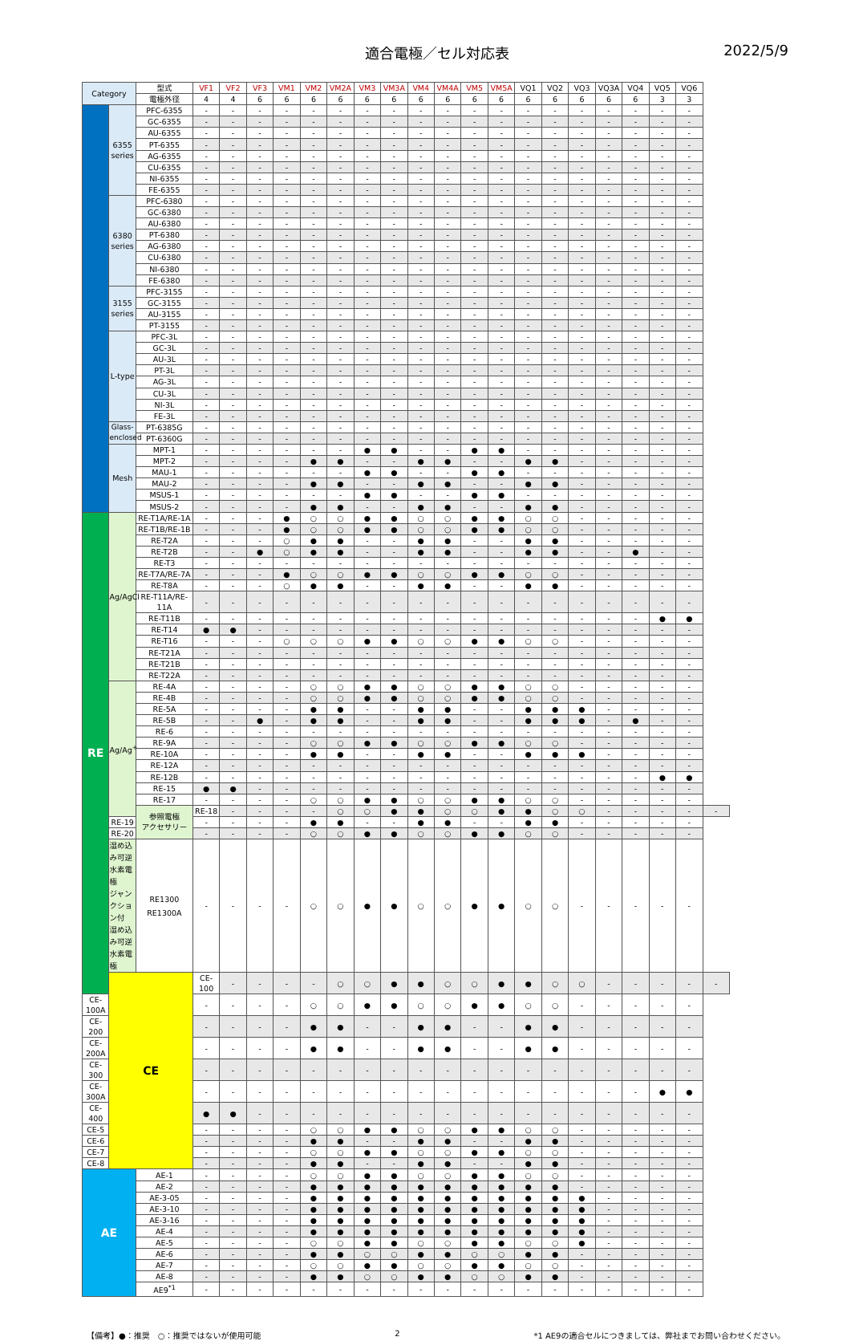適合電極／セル対応表 2022/5/9
| Category | | 型式 | VF1 | VF2 | VF3 | VM1 | VM2 | VM2A | VM3 | VM3A | VM4 | VM4A | VM5 | VM5A | VQ1 | VQ2 | VQ3 | VQ3A | VQ4 | VQ5 | VQ6 | |
| --- | --- | --- | --- | --- | --- | --- | --- | --- | --- | --- | --- | --- | --- | --- | --- | --- | --- | --- | --- | --- | --- | --- |
| | | 電極外径 | 4 | 4 | 6 | 6 | 6 | 6 | 6 | 6 | 6 | 6 | 6 | 6 | 6 | 6 | 6 | 6 | 6 | 3 | 3 | |
| | 6355 series | PFC-6355 | - | - | - | - | - | - | - | - | - | - | - | - | - | - | - | - | - | - | - | |
| | | GC-6355 | - | - | - | - | - | - | - | - | - | - | - | - | - | - | - | - | - | - | - | |
| | | AU-6355 | - | - | - | - | - | - | - | - | - | - | - | - | - | - | - | - | - | - | - | |
| | | PT-6355 | - | - | - | - | - | - | - | - | - | - | - | - | - | - | - | - | - | - | - | |
| | | AG-6355 | - | - | - | - | - | - | - | - | - | - | - | - | - | - | - | - | - | - | - | |
| | | CU-6355 | - | - | - | - | - | - | - | - | - | - | - | - | - | - | - | - | - | - | - | |
| | | NI-6355 | - | - | - | - | - | - | - | - | - | - | - | - | - | - | - | - | - | - | - | |
| | | FE-6355 | - | - | - | - | - | - | - | - | - | - | - | - | - | - | - | - | - | - | - | |
| | 6380 series | PFC-6380 | - | - | - | - | - | - | - | - | - | - | - | - | - | - | - | - | - | - | - | |
| | | GC-6380 | - | - | - | - | - | - | - | - | - | - | - | - | - | - | - | - | - | - | - | |
| | | AU-6380 | - | - | - | - | - | - | - | - | - | - | - | - | - | - | - | - | - | - | - | |
| | | PT-6380 | - | - | - | - | - | - | - | - | - | - | - | - | - | - | - | - | - | - | - | |
| | | AG-6380 | - | - | - | - | - | - | - | - | - | - | - | - | - | - | - | - | - | - | - | |
| | | CU-6380 | - | - | - | - | - | - | - | - | - | - | - | - | - | - | - | - | - | - | - | |
| | | NI-6380 | - | - | - | - | - | - | - | - | - | - | - | - | - | - | - | - | - | - | - | |
| | | FE-6380 | - | - | - | - | - | - | - | - | - | - | - | - | - | - | - | - | - | - | - | |
| | 3155 series | PFC-3155 | - | - | - | - | - | - | - | - | - | - | - | - | - | - | - | - | - | - | - | |
| | | GC-3155 | - | - | - | - | - | - | - | - | - | - | - | - | - | - | - | - | - | - | - | |
| | | AU-3155 | - | - | - | - | - | - | - | - | - | - | - | - | - | - | - | - | - | - | - | |
| | | PT-3155 | - | - | - | - | - | - | - | - | - | - | - | - | - | - | - | - | - | - | - | |
| | L-type | PFC-3L | - | - | - | - | - | - | - | - | - | - | - | - | - | - | - | - | - | - | - | |
| | | GC-3L | - | - | - | - | - | - | - | - | - | - | - | - | - | - | - | - | - | - | - | |
| | | AU-3L | - | - | - | - | - | - | - | - | - | - | - | - | - | - | - | - | - | - | - | |
| | | PT-3L | - | - | - | - | - | - | - | - | - | - | - | - | - | - | - | - | - | - | - | |
| | | AG-3L | - | - | - | - | - | - | - | - | - | - | - | - | - | - | - | - | - | - | - | |
| | | CU-3L | - | - | - | - | - | - | - | - | - | - | - | - | - | - | - | - | - | - | - | |
| | | NI-3L | - | - | - | - | - | - | - | - | - | - | - | - | - | - | - | - | - | - | - | |
| | | FE-3L | - | - | - | - | - | - | - | - | - | - | - | - | - | - | - | - | - | - | - | |
| | Glass-enclosed | PT-6385G | - | - | - | - | - | - | - | - | - | - | - | - | - | - | - | - | - | - | - | |
| | | PT-6360G | - | - | - | - | - | - | - | - | - | - | - | - | - | - | - | - | - | - | - | |
| | Mesh | MPT-1 | - | - | - | - | - | - | ● | ● | - | - | ● | ● | - | - | - | - | - | - | - | |
| | | MPT-2 | - | - | - | - | ● | ● | - | - | ● | ● | - | - | ● | ● | - | - | - | - | - | |
| | | MAU-1 | - | - | - | - | - | - | ● | ● | - | - | ● | ● | - | - | - | - | - | - | - | |
| | | MAU-2 | - | - | - | - | ● | ● | - | - | ● | ● | - | - | ● | ● | - | - | - | - | - | |
| | | MSUS-1 | - | - | - | - | - | - | ● | ● | - | - | ● | ● | - | - | - | - | - | - | - | |
| | | MSUS-2 | - | - | - | - | ● | ● | - | - | ● | ● | - | - | ● | ● | - | - | - | - | - | |
| RE | Ag/AgCl | RE-T1A/RE-1A | - | - | - | ● | ○ | ○ | ● | ● | ○ | ○ | ● | ● | ○ | ○ | - | - | - | - | - | |
| | | RE-T1B/RE-1B | - | - | - | ● | ○ | ○ | ● | ● | ○ | ○ | ● | ● | ○ | ○ | - | - | - | - | - | |
| | | RE-T2A | - | - | - | ○ | ● | ● | - | - | ● | ● | - | - | ● | ● | - | - | - | - | - | |
| | | RE-T2B | - | - | ● | ○ | ● | ● | - | - | ● | ● | - | - | ● | ● | - | - | ● | - | - | |
| | | RE-T3 | - | - | - | - | - | - | - | - | - | - | - | - | - | - | - | - | - | - | - | |
| | | RE-T7A/RE-7A | - | - | - | ● | ○ | ○ | ● | ● | ○ | ○ | ● | ● | ○ | ○ | - | - | - | - | - | |
| | | RE-T8A | - | - | - | ○ | ● | ● | - | - | ● | ● | - | - | ● | ● | - | - | - | - | - | |
| | | RE-T11A/RE-11A | - | - | - | - | - | - | - | - | - | - | - | - | - | - | - | - | - | - | - | |
| | | RE-T11B | - | - | - | - | - | - | - | - | - | - | - | - | - | - | - | - | - | ● | ● | |
| | | RE-T14 | ● | ● | - | - | - | - | - | - | - | - | - | - | - | - | - | - | - | - | - | |
| | | RE-T16 | - | - | - | ○ | ○ | ○ | ● | ● | ○ | ○ | ● | ● | ○ | ○ | - | - | - | - | - | |
| | | RE-T21A | - | - | - | - | - | - | - | - | - | - | - | - | - | - | - | - | - | - | - | |
| | | RE-T21B | - | - | - | - | - | - | - | - | - | - | - | - | - | - | - | - | - | - | - | |
| | | RE-T22A | - | - | - | - | - | - | - | - | - | - | - | - | - | - | - | - | - | - | - | |
| | Ag/Ag<sup>+</sup> | RE-4A | - | - | - | - | ○ | ○ | ● | ● | ○ | ○ | ● | ● | ○ | ○ | - | - | - | - | - | |
| | | RE-4B | - | - | - | - | ○ | ○ | ● | ● | ○ | ○ | ● | ● | ○ | ○ | - | - | - | - | - | |
| | | RE-5A | - | - | - | - | ● | ● | - | - | ● | ● | - | - | ● | ● | ● | - | - | - | - | |
| | | RE-5B | - | - | ● | - | ● | ● | - | - | ● | ● | - | - | ● | ● | ● | - | ● | - | - | |
| | | RE-6 | - | - | - | - | - | - | - | - | - | - | - | - | - | - | - | - | - | - | - | |
| | | RE-9A | - | - | - | - | ○ | ○ | ● | ● | ○ | ○ | ● | ● | ○ | ○ | - | - | - | - | - | |
| | | RE-10A | - | - | - | - | ● | ● | - | - | ● | ● | - | - | ● | ● | ● | - | - | - | - | |
| | | RE-12A | - | - | - | - | - | - | - | - | - | - | - | - | - | - | - | - | - | - | - | |
| | | RE-12B | - | - | - | - | - | - | - | - | - | - | - | - | - | - | - | - | - | ● | ● | |
| | | RE-15 | ● | ● | - | - | - | - | - | - | - | - | - | - | - | - | - | - | - | - | - | |
| | | RE-17 | - | - | - | - | ○ | ○ | ● | ● | ○ | ○ | ● | ● | ○ | ○ | - | - | - | - | - | |
| | | 参照電極 アクセサリー | RE-18 | - | - | - | - | ○ | ○ | ● | ● | ○ | ○ | ● | ● | ○ | ○ | - | - | - | - | - |
| | RE-19 | | - | - | - | - | ● | ● | - | - | ● | ● | - | - | ● | ● | - | - | - | - | - | |
| | RE-20 | | - | - | - | - | ○ | ○ | ● | ● | ○ | ○ | ● | ● | ○ | ○ | - | - | - | - | - | |
| | 湿め込み可逆水素電極 ジャンクション付 湿め込み可逆水素電極 | RE1300 RE1300A | - | - | - | - | ○ | ○ | ● | ● | ○ | ○ | ● | ● | ○ | ○ | - | - | - | - | - | |
| | CE | | CE-100 | - | - | - | - | ○ | ○ | ● | ● | ○ | ○ | ● | ● | ○ | ○ | - | - | - | - | - |
| CE-100A | | | - | - | - | - | ○ | ○ | ● | ● | ○ | ○ | ● | ● | ○ | ○ | - | - | - | - | - | |
| CE-200 | | | - | - | - | - | ● | ● | - | - | ● | ● | - | - | ● | ● | - | - | - | - | - | |
| CE-200A | | | - | - | - | - | ● | ● | - | - | ● | ● | - | - | ● | ● | - | - | - | - | - | |
| CE-300 | | | - | - | - | - | - | - | - | - | - | - | - | - | - | - | - | - | - | - | - | |
| CE-300A | | | - | - | - | - | - | - | - | - | - | - | - | - | - | - | - | - | - | ● | ● | |
| CE-400 | | | ● | ● | - | - | - | - | - | - | - | - | - | - | - | - | - | - | - | - | - | |
| CE-5 | | | - | - | - | - | ○ | ○ | ● | ● | ○ | ○ | ● | ● | ○ | ○ | - | - | - | - | - | |
| CE-6 | | | - | - | - | - | ● | ● | - | - | ● | ● | - | - | ● | ● | - | - | - | - | - | |
| CE-7 | | | - | - | - | - | ○ | ○ | ● | ● | ○ | ○ | ● | ● | ○ | ○ | - | - | - | - | - | |
| CE-8 | | | - | - | - | - | ● | ● | - | - | ● | ● | - | - | ● | ● | - | - | - | - | - | |
| AE | | AE-1 | - | - | - | - | ○ | ○ | ● | ● | ○ | ○ | ● | ● | ○ | ○ | - | - | - | - | - | |
| | | AE-2 | - | - | - | - | ● | ● | ● | ● | ● | ● | ● | ● | ● | ● | - | - | - | - | - | |
| | | AE-3-05 | - | - | - | - | ● | ● | ● | ● | ● | ● | ● | ● | ● | ● | ● | - | - | - | - | |
| | | AE-3-10 | - | - | - | - | ● | ● | ● | ● | ● | ● | ● | ● | ● | ● | ● | - | - | - | - | |
| | | AE-3-16 | - | - | - | - | ● | ● | ● | ● | ● | ● | ● | ● | ● | ● | ● | - | - | - | - | |
| | | AE-4 | - | - | - | - | ● | ● | ● | ● | ● | ● | ● | ● | ● | ● | ● | - | - | - | - | |
| | | AE-5 | - | - | - | - | ○ | ○ | ● | ● | ○ | ○ | ● | ● | ○ | ○ | ● | - | - | - | - | |
| | | AE-6 | - | - | - | - | ● | ● | ○ | ○ | ● | ● | ○ | ○ | ● | ● | - | - | - | - | - | |
| | | AE-7 | - | - | - | - | ○ | ○ | ● | ● | ○ | ○ | ● | ● | ○ | ○ | - | - | - | - | - | |
| | | AE-8 | - | - | - | - | ● | ● | ○ | ○ | ● | ● | ○ | ○ | ● | ● | - | - | - | - | - | |
| | | AE9<sup>*1</sup> | - | - | - | - | - | - | - | - | - | - | - | - | - | - | - | - | - | - | - | |
【備考】●：推奨　○：推奨ではないが使用可能 2 *1 AE9の適合セルにつきましては、弊社までお問い合わせください。